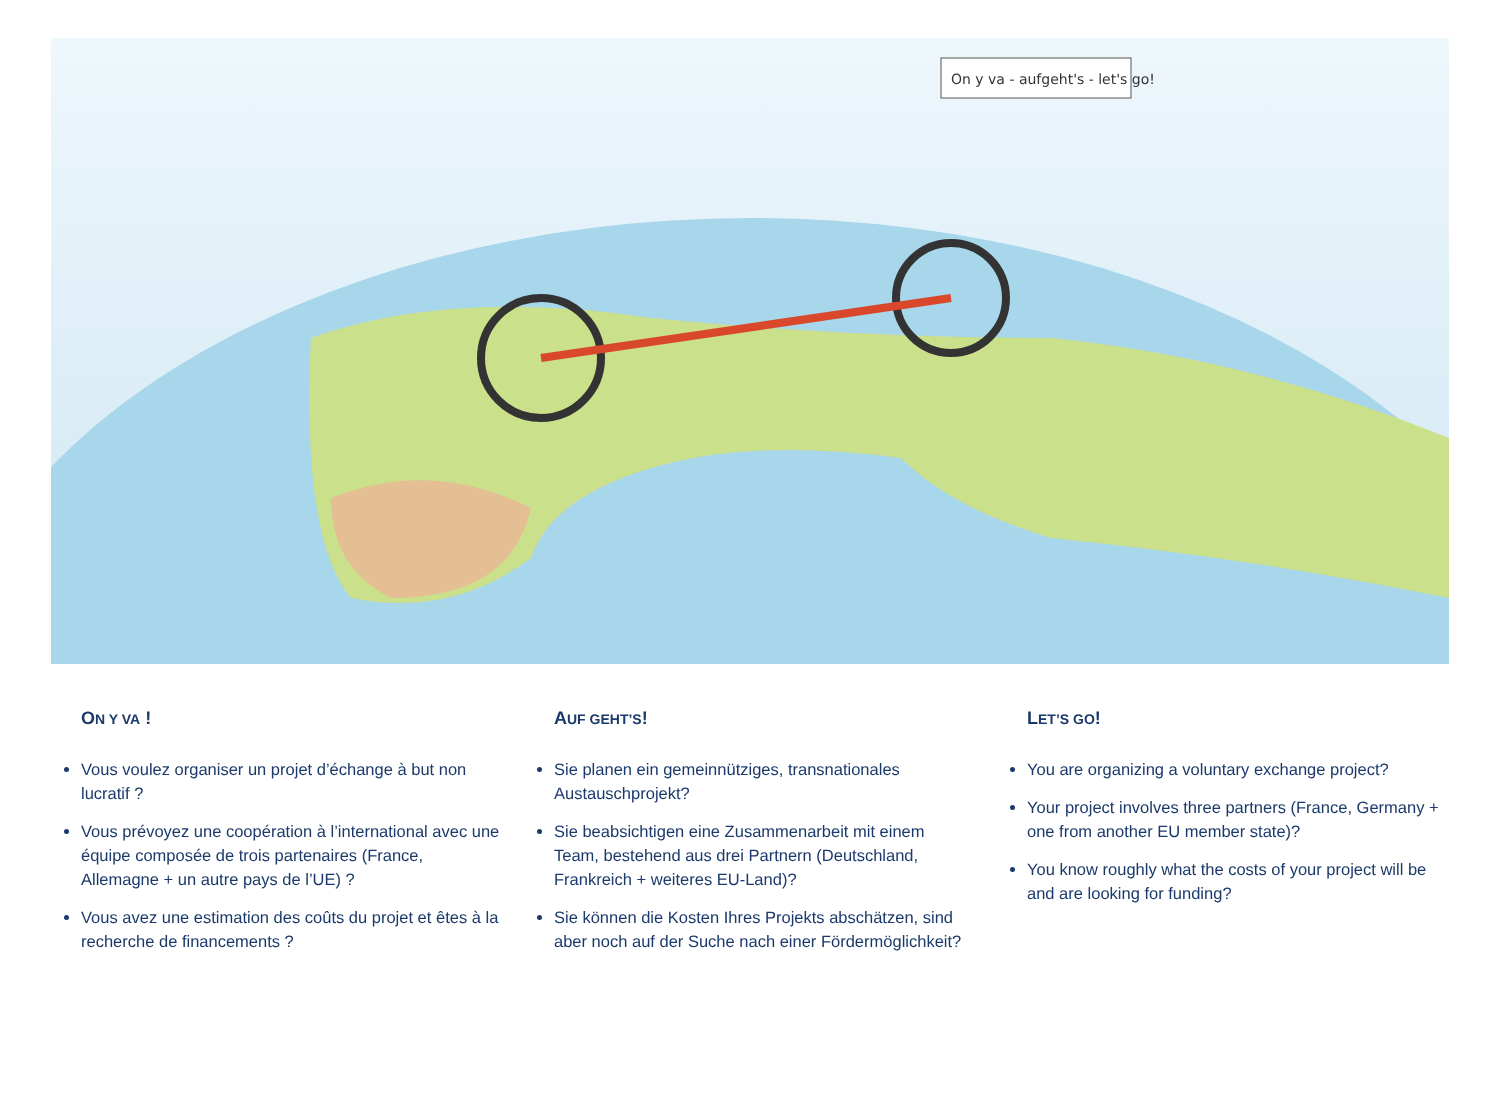On y va - aufgeht's - let's go!
ON Y VA !
Vous voulez organiser un projet d’échange à but non lucratif ?
Vous prévoyez une coopération à l’international avec une équipe composée de trois partenaires (France, Allemagne + un autre pays de l’UE) ?
Vous avez une estimation des coûts du projet et êtes à la recherche de financements ?
AUF GEHT’S!
Sie planen ein gemeinnütziges, transnationales Austauschprojekt?
Sie beabsichtigen eine Zusammenarbeit mit einem Team, bestehend aus drei Partnern (Deutschland, Frankreich + weiteres EU-Land)?
Sie können die Kosten Ihres Projekts abschätzen, sind aber noch auf der Suche nach einer Fördermöglichkeit?
LET’S GO!
You are organizing a voluntary exchange project?
Your project involves three partners (France, Germany + one from another EU member state)?
You know roughly what the costs of your project will be and are looking for funding?